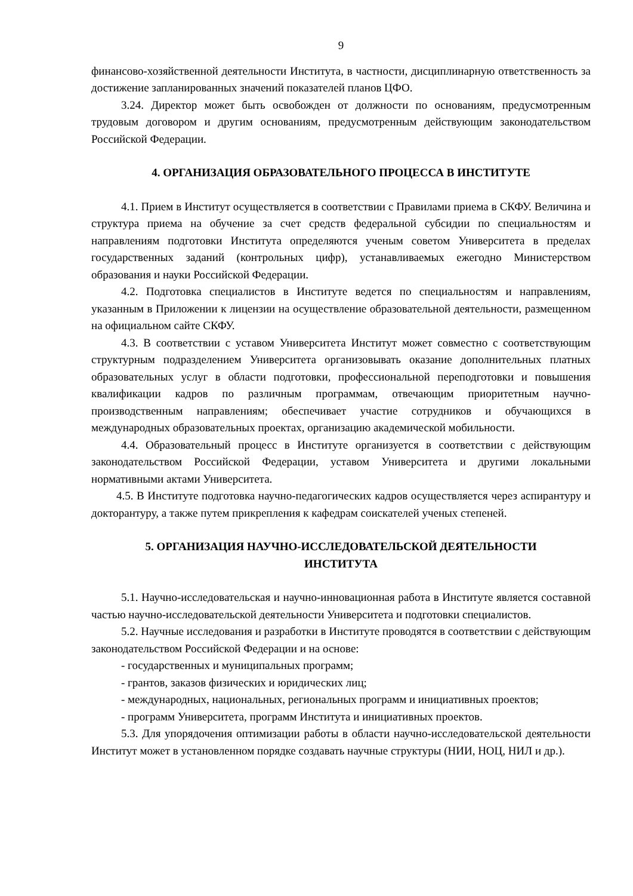9
финансово-хозяйственной деятельности Института, в частности, дисциплинарную ответственность за достижение запланированных значений показателей планов ЦФО.
3.24. Директор может быть освобожден от должности по основаниям, предусмотренным трудовым договором и другим основаниям, предусмотренным действующим законодательством Российской Федерации.
4. ОРГАНИЗАЦИЯ ОБРАЗОВАТЕЛЬНОГО ПРОЦЕССА В ИНСТИТУТЕ
4.1. Прием в Институт осуществляется в соответствии с Правилами приема в СКФУ. Величина и структура приема на обучение за счет средств федеральной субсидии по специальностям и направлениям подготовки Института определяются ученым советом Университета в пределах государственных заданий (контрольных цифр), устанавливаемых ежегодно Министерством образования и науки Российской Федерации.
4.2. Подготовка специалистов в Институте ведется по специальностям и направлениям, указанным в Приложении к лицензии на осуществление образовательной деятельности, размещенном на официальном сайте СКФУ.
4.3. В соответствии с уставом Университета Институт может совместно с соответствующим структурным подразделением Университета организовывать оказание дополнительных платных образовательных услуг в области подготовки, профессиональной переподготовки и повышения квалификации кадров по различным программам, отвечающим приоритетным научно-производственным направлениям; обеспечивает участие сотрудников и обучающихся в международных образовательных проектах, организацию академической мобильности.
4.4. Образовательный процесс в Институте организуется в соответствии с действующим законодательством Российской Федерации, уставом Университета и другими локальными нормативными актами Университета.
4.5. В Институте подготовка научно-педагогических кадров осуществляется через аспирантуру и докторантуру, а также путем прикрепления к кафедрам соискателей ученых степеней.
5. ОРГАНИЗАЦИЯ НАУЧНО-ИССЛЕДОВАТЕЛЬСКОЙ ДЕЯТЕЛЬНОСТИ
ИНСТИТУТА
5.1. Научно-исследовательская и научно-инновационная работа в Институте является составной частью научно-исследовательской деятельности Университета и подготовки специалистов.
5.2. Научные исследования и разработки в Институте проводятся в соответствии с действующим законодательством Российской Федерации и на основе:
- государственных и муниципальных программ;
- грантов, заказов физических и юридических лиц;
- международных, национальных, региональных программ и инициативных проектов;
- программ Университета, программ Института и инициативных проектов.
5.3. Для упорядочения оптимизации работы в области научно-исследовательской деятельности Институт может в установленном порядке создавать научные структуры (НИИ, НОЦ, НИЛ и др.).